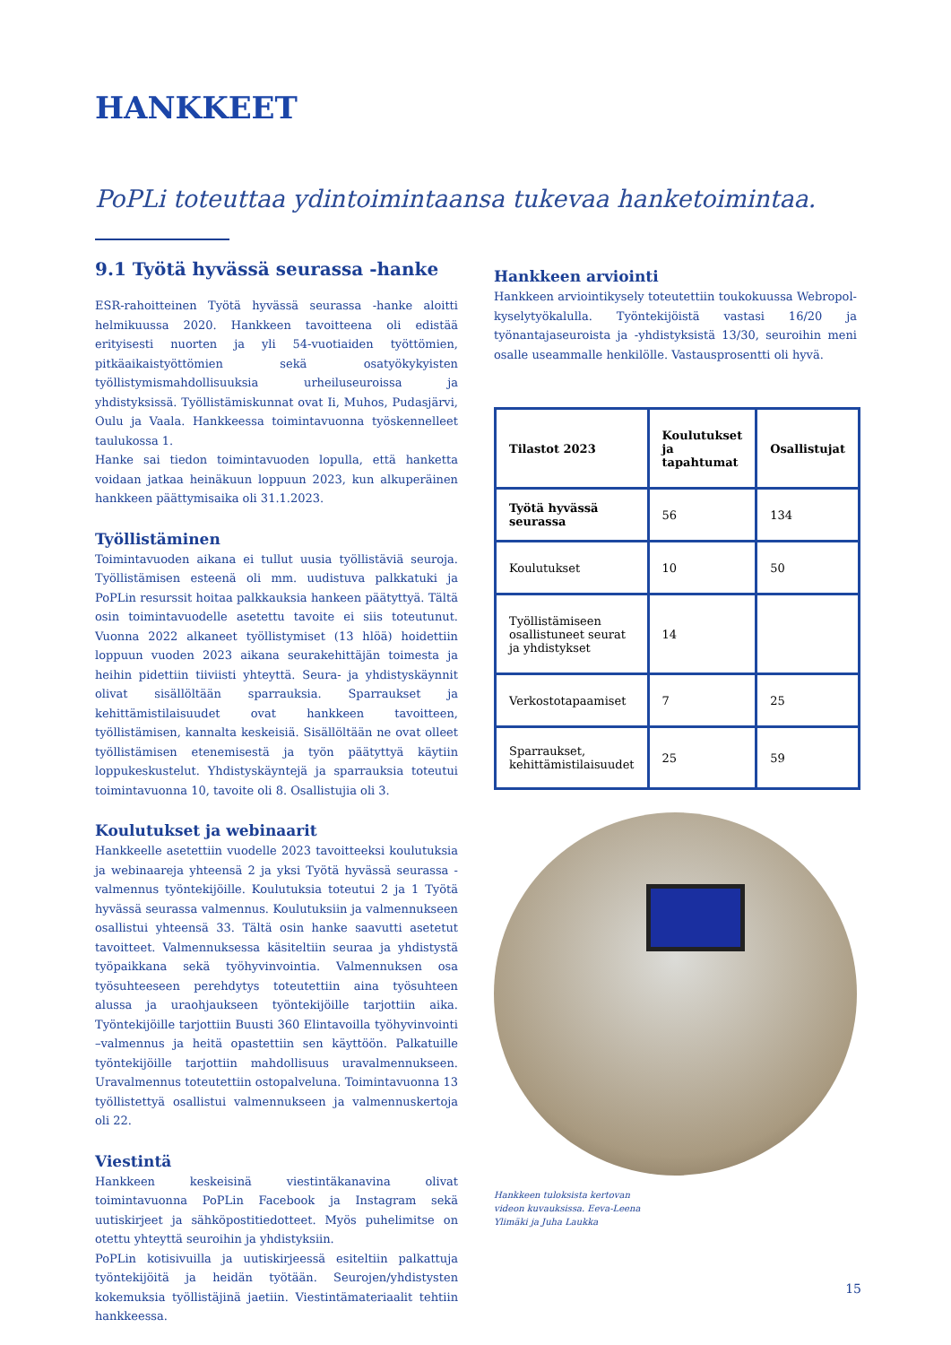HANKKEET
PoPLi toteuttaa ydintoimintaansa tukevaa hanketoimintaa.
9.1 Työtä hyvässä seurassa -hanke
ESR-rahoitteinen Työtä hyvässä seurassa -hanke aloitti helmikuussa 2020. Hankkeen tavoitteena oli edistää erityisesti nuorten ja yli 54-vuotiaiden työttömien, pitkäaikaistyöttömien sekä osatyökykyisten työllistymismahdollisuuksia urheiluseuroissa ja yhdistyksissä. Työllistämiskunnat ovat Ii, Muhos, Pudasjärvi, Oulu ja Vaala. Hankkeessa toimintavuonna työskennelleet taulukossa 1.
Hanke sai tiedon toimintavuoden lopulla, että hanketta voidaan jatkaa heinäkuun loppuun 2023, kun alkuperäinen hankkeen päättymisaika oli 31.1.2023.
Työllistäminen
Toimintavuoden aikana ei tullut uusia työllistäviä seuroja. Työllistämisen esteenä oli mm. uudistuva palkkatuki ja PoPLin resurssit hoitaa palkkauksia hankeen päätyttyä. Tältä osin toimintavuodelle asetettu tavoite ei siis toteutunut. Vuonna 2022 alkaneet työllistymiset (13 hlöä) hoidettiin loppuun vuoden 2023 aikana seurakehittäjän toimesta ja heihin pidettiin tiiviisti yhteyttä. Seura- ja yhdistyskäynnit olivat sisällöltään sparrauksia. Sparraukset ja kehittämistilaisuudet ovat hankkeen tavoitteen, työllistämisen, kannalta keskeisiä. Sisällöltään ne ovat olleet työllistämisen etenemisestä ja työn päätyttyä käytiin loppukeskustelut. Yhdistyskäyntejä ja sparrauksia toteutui toimintavuonna 10, tavoite oli 8. Osallistujia oli 3.
Koulutukset ja webinaarit
Hankkeelle asetettiin vuodelle 2023 tavoitteeksi koulutuksia ja webinaareja yhteensä 2 ja yksi Työtä hyvässä seurassa -valmennus työntekijöille. Koulutuksia toteutui 2 ja 1 Työtä hyvässä seurassa valmennus. Koulutuksiin ja valmennukseen osallistui yhteensä 33. Tältä osin hanke saavutti asetetut tavoitteet. Valmennuksessa käsiteltiin seuraa ja yhdistystä työpaikkana sekä työhyvinvointia. Valmennuksen osa työsuhteeseen perehdytys toteutettiin aina työsuhteen alussa ja uraohjaukseen työntekijöille tarjottiin aika. Työntekijöille tarjottiin Buusti 360 Elintavoilla työhyvinvointi –valmennus ja heitä opastettiin sen käyttöön. Palkatuille työntekijöille tarjottiin mahdollisuus uravalmennukseen. Uravalmennus toteutettiin ostopalveluna. Toimintavuonna 13 työllistettyä osallistui valmennukseen ja valmennuskertoja oli 22.
Viestintä
Hankkeen keskeisinä viestintäkanavina olivat toimintavuonna PoPLin Facebook ja Instagram sekä uutiskirjeet ja sähköpostitiedotteet. Myös puhelimitse on otettu yhteyttä seuroihin ja yhdistyksiin.
PoPLin kotisivuilla ja uutiskirjeessä esiteltiin palkattuja työntekijöitä ja heidän työtään. Seurojen/yhdistysten kokemuksia työllistäjinä jaetiin. Viestintämateriaalit tehtiin hankkeessa.
Hankkeen arviointi
Hankkeen arviointikysely toteutettiin toukokuussa Webropol-kyselytyökalulla. Työntekijöistä vastasi 16/20 ja työnantajaseuroista ja -yhdistyksistä 13/30, seuroihin meni osalle useammalle henkilölle. Vastausprosentti oli hyvä.
| Tilastot 2023 | Koulutukset ja tapahtumat | Osallistujat |
| --- | --- | --- |
| Työtä hyvässä seurassa | 56 | 134 |
| Koulutukset | 10 | 50 |
| Työllistämiseen osallistuneet seurat ja yhdistykset | 14 | |
| Verkostotapaamiset | 7 | 25 |
| Sparraukset, kehittämistilaisuudet | 25 | 59 |
Hankkeen tuloksista kertovan videon kuvauksissa. Eeva-Leena Ylimäki ja Juha Laukka
15